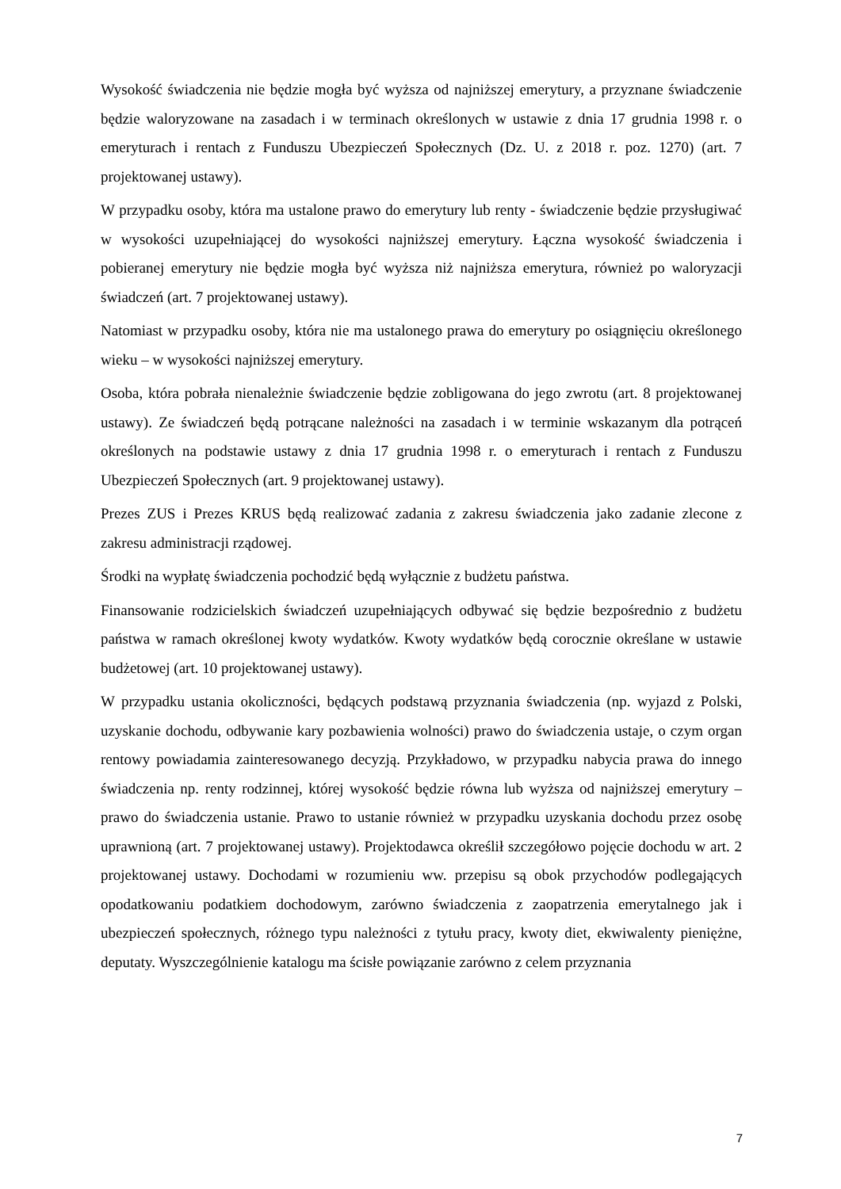Wysokość świadczenia nie będzie mogła być wyższa od najniższej emerytury, a przyznane świadczenie będzie waloryzowane na zasadach i w terminach określonych w ustawie z dnia 17 grudnia 1998 r. o emeryturach i rentach z Funduszu Ubezpieczeń Społecznych (Dz. U. z 2018 r. poz. 1270) (art. 7 projektowanej ustawy).
W przypadku osoby, która ma ustalone prawo do emerytury lub renty - świadczenie będzie przysługiwać w wysokości uzupełniającej do wysokości najniższej emerytury. Łączna wysokość świadczenia i pobieranej emerytury nie będzie mogła być wyższa niż najniższa emerytura, również po waloryzacji świadczeń (art. 7 projektowanej ustawy).
Natomiast w przypadku osoby, która nie ma ustalonego prawa do emerytury po osiągnięciu określonego wieku – w wysokości najniższej emerytury.
Osoba, która pobrała nienależnie świadczenie będzie zobligowana do jego zwrotu (art. 8 projektowanej ustawy). Ze świadczeń będą potrącane należności na zasadach i w terminie wskazanym dla potrąceń określonych na podstawie ustawy z dnia 17 grudnia 1998 r. o emeryturach i rentach z Funduszu Ubezpieczeń Społecznych (art. 9 projektowanej ustawy).
Prezes ZUS i Prezes KRUS będą realizować zadania z zakresu świadczenia jako zadanie zlecone z zakresu administracji rządowej.
Środki na wypłatę świadczenia pochodzić będą wyłącznie z budżetu państwa.
Finansowanie rodzicielskich świadczeń uzupełniających odbywać się będzie bezpośrednio z budżetu państwa w ramach określonej kwoty wydatków. Kwoty wydatków będą corocznie określane w ustawie budżetowej (art. 10 projektowanej ustawy).
W przypadku ustania okoliczności, będących podstawą przyznania świadczenia (np. wyjazd z Polski, uzyskanie dochodu, odbywanie kary pozbawienia wolności) prawo do świadczenia ustaje, o czym organ rentowy powiadamia zainteresowanego decyzją. Przykładowo, w przypadku nabycia prawa do innego świadczenia np. renty rodzinnej, której wysokość będzie równa lub wyższa od najniższej emerytury – prawo do świadczenia ustanie. Prawo to ustanie również w przypadku uzyskania dochodu przez osobę uprawnioną (art. 7 projektowanej ustawy). Projektodawca określił szczegółowo pojęcie dochodu w art. 2 projektowanej ustawy. Dochodami w rozumieniu ww. przepisu są obok przychodów podlegających opodatkowaniu podatkiem dochodowym, zarówno świadczenia z zaopatrzenia emerytalnego jak i ubezpieczeń społecznych, różnego typu należności z tytułu pracy, kwoty diet, ekwiwalenty pieniężne, deputaty. Wyszczególnienie katalogu ma ścisłe powiązanie zarówno z celem przyznania
7